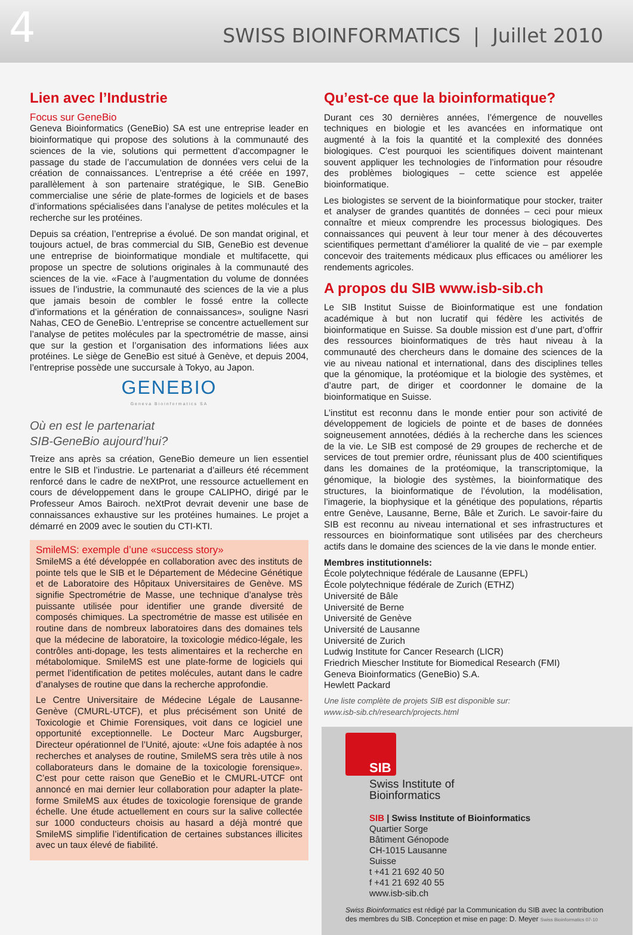4
SWISS BIOINFORMATICS | Juillet 2010
Lien avec l’Industrie
Focus sur GeneBio
Geneva Bioinformatics (GeneBio) SA est une entreprise leader en bioinformatique qui propose des solutions à la communauté des sciences de la vie, solutions qui permettent d’accompagner le passage du stade de l’accumulation de données vers celui de la création de connaissances. L’entreprise a été créée en 1997, parallèlement à son partenaire stratégique, le SIB. GeneBio commercialise une série de plate-formes de logiciels et de bases d’informations spécialisées dans l’analyse de petites molécules et la recherche sur les protéines.
Depuis sa création, l’entreprise a évolué. De son mandat original, et toujours actuel, de bras commercial du SIB, GeneBio est devenue une entreprise de bioinformatique mondiale et multifacette, qui propose un spectre de solutions originales à la communauté des sciences de la vie. «Face à l’augmentation du volume de données issues de l’industrie, la communauté des sciences de la vie a plus que jamais besoin de combler le fossé entre la collecte d’informations et la génération de connaissances», souligne Nasri Nahas, CEO de GeneBio. L’entreprise se concentre actuellement sur l’analyse de petites molécules par la spectrométrie de masse, ainsi que sur la gestion et l’organisation des informations liées aux protéines. Le siège de GeneBio est situé à Genève, et depuis 2004, l’entreprise possède une succursale à Tokyo, au Japon.
GENEBIO
Geneva Bioinformatics SA
Où en est le partenariat
SIB-GeneBio aujourd’hui?
Treize ans après sa création, GeneBio demeure un lien essentiel entre le SIB et l’industrie. Le partenariat a d’ailleurs été récemment renforcé dans le cadre de neXtProt, une ressource actuellement en cours de développement dans le groupe CALIPHO, dirigé par le Professeur Amos Bairoch. neXtProt devrait devenir une base de connaissances exhaustive sur les protéines humaines. Le projet a démarré en 2009 avec le soutien du CTI-KTI.
SmileMS: exemple d’une «success story»
SmileMS a été développée en collaboration avec des instituts de pointe tels que le SIB et le Département de Médecine Génétique et de Laboratoire des Hôpitaux Universitaires de Genève. MS signifie Spectrométrie de Masse, une technique d’analyse très puissante utilisée pour identifier une grande diversité de composés chimiques. La spectrométrie de masse est utilisée en routine dans de nombreux laboratoires dans des domaines tels que la médecine de laboratoire, la toxicologie médico-légale, les contrôles anti-dopage, les tests alimentaires et la recherche en métabolomique. SmileMS est une plate-forme de logiciels qui permet l’identification de petites molécules, autant dans le cadre d’analyses de routine que dans la recherche approfondie.
Le Centre Universitaire de Médecine Légale de Lausanne-Genève (CMURL-UTCF), et plus précisément son Unité de Toxicologie et Chimie Forensiques, voit dans ce logiciel une opportunité exceptionnelle. Le Docteur Marc Augsburger, Directeur opérationnel de l’Unité, ajoute: «Une fois adaptée à nos recherches et analyses de routine, SmileMS sera très utile à nos collaborateurs dans le domaine de la toxicologie forensique». C’est pour cette raison que GeneBio et le CMURL-UTCF ont annoncé en mai dernier leur collaboration pour adapter la plate-forme SmileMS aux études de toxicologie forensique de grande échelle. Une étude actuellement en cours sur la salive collectée sur 1000 conducteurs choisis au hasard a déjà montré que SmileMS simplifie l’identification de certaines substances illicites avec un taux élevé de fiabilité.
Qu’est-ce que la bioinformatique?
Durant ces 30 dernières années, l’émergence de nouvelles techniques en biologie et les avancées en informatique ont augmenté à la fois la quantité et la complexité des données biologiques. C’est pourquoi les scientifiques doivent maintenant souvent appliquer les technologies de l’information pour résoudre des problèmes biologiques – cette science est appelée bioinformatique.
Les biologistes se servent de la bioinformatique pour stocker, traiter et analyser de grandes quantités de données – ceci pour mieux connaître et mieux comprendre les processus biologiques. Des connaissances qui peuvent à leur tour mener à des découvertes scientifiques permettant d’améliorer la qualité de vie – par exemple concevoir des traitements médicaux plus efficaces ou améliorer les rendements agricoles.
A propos du SIB www.isb-sib.ch
Le SIB Institut Suisse de Bioinformatique est une fondation académique à but non lucratif qui fédère les activités de bioinformatique en Suisse. Sa double mission est d’une part, d’offrir des ressources bioinformatiques de très haut niveau à la communauté des chercheurs dans le domaine des sciences de la vie au niveau national et international, dans des disciplines telles que la génomique, la protéomique et la biologie des systèmes, et d’autre part, de diriger et coordonner le domaine de la bioinformatique en Suisse.
L’institut est reconnu dans le monde entier pour son activité de développement de logiciels de pointe et de bases de données soigneusement annotées, dédiés à la recherche dans les sciences de la vie. Le SIB est composé de 29 groupes de recherche et de services de tout premier ordre, réunissant plus de 400 scientifiques dans les domaines de la protéomique, la transcriptomique, la génomique, la biologie des systèmes, la bioinformatique des structures, la bioinformatique de l’évolution, la modélisation, l’imagerie, la biophysique et la génétique des populations, répartis entre Genève, Lausanne, Berne, Bâle et Zurich. Le savoir-faire du SIB est reconnu au niveau international et ses infrastructures et ressources en bioinformatique sont utilisées par des chercheurs actifs dans le domaine des sciences de la vie dans le monde entier.
Membres institutionnels:
École polytechnique fédérale de Lausanne (EPFL)
École polytechnique fédérale de Zurich (ETHZ)
Université de Bâle
Université de Berne
Université de Genève
Université de Lausanne
Université de Zurich
Ludwig Institute for Cancer Research (LICR)
Friedrich Miescher Institute for Biomedical Research (FMI)
Geneva Bioinformatics (GeneBio) S.A.
Hewlett Packard
Une liste complète de projets SIB est disponible sur:
www.isb-sib.ch/research/projects.html
SIB
Swiss Institute of
Bioinformatics
SIB | Swiss Institute of Bioinformatics
Quartier Sorge
Bâtiment Génopode
CH-1015 Lausanne
Suisse
t +41 21 692 40 50
f +41 21 692 40 55
www.isb-sib.ch
Swiss Bioinformatics est rédigé par la Communication du SIB avec la contribution des membres du SIB. Conception et mise en page: D. Meyer Swiss Bioinformatics 07-10